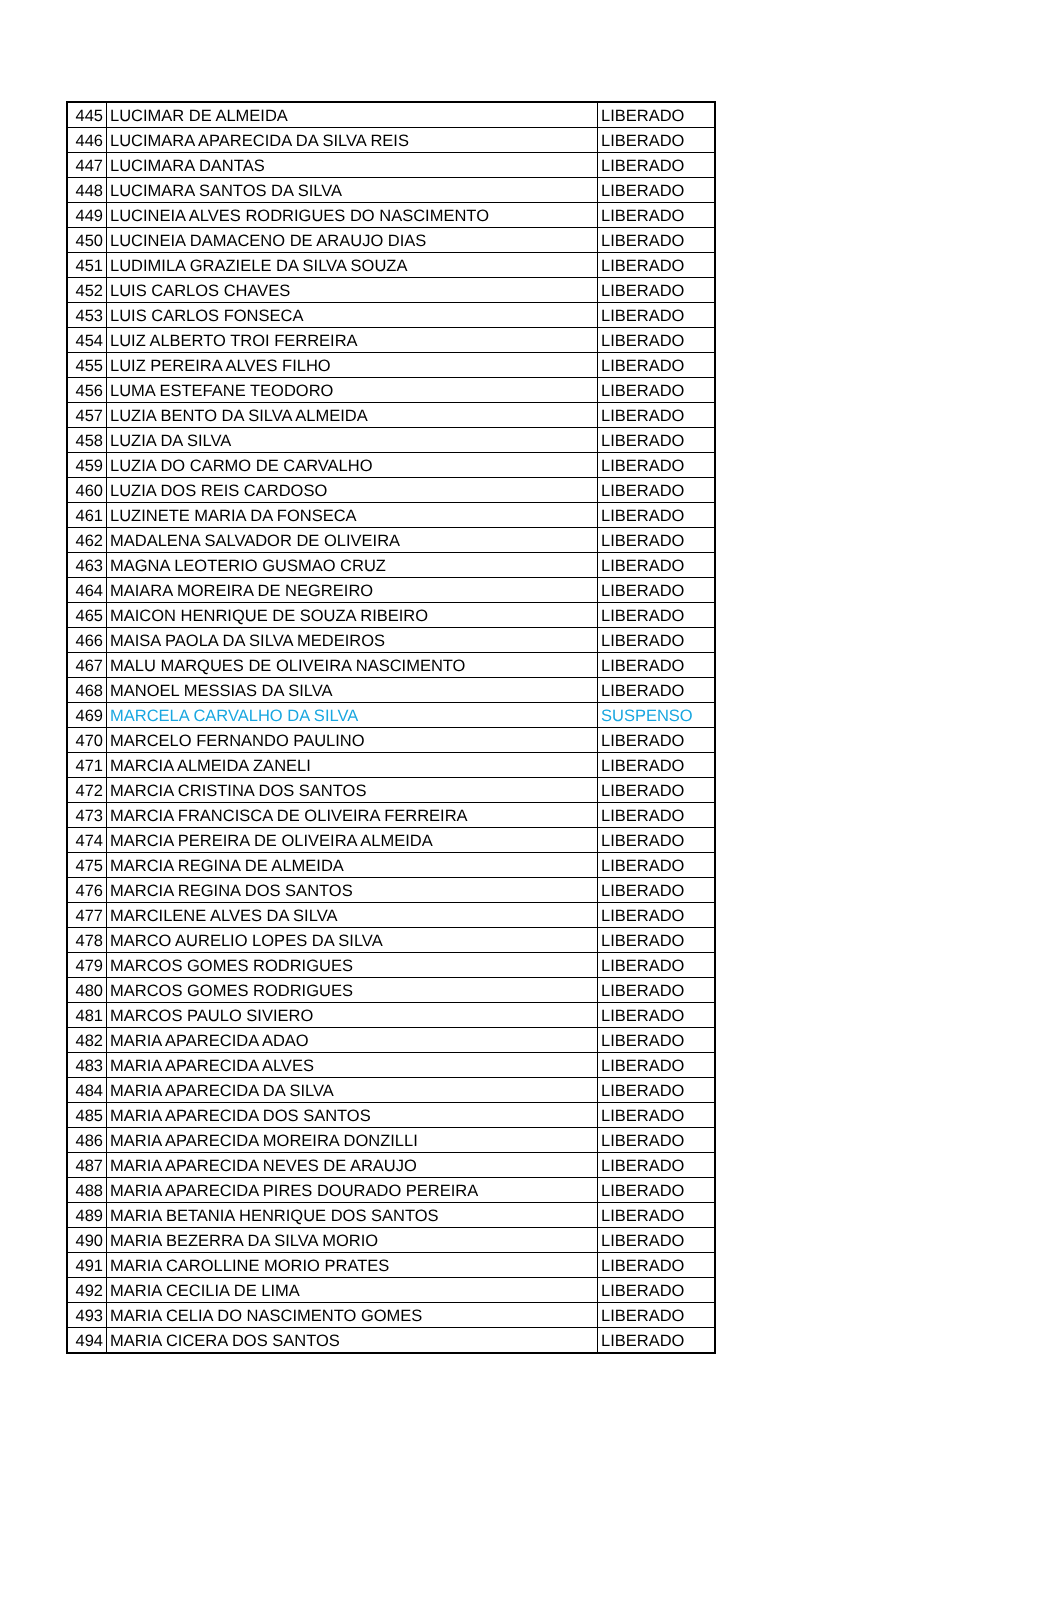| 445 | LUCIMAR DE ALMEIDA | LIBERADO |
| 446 | LUCIMARA APARECIDA DA SILVA REIS | LIBERADO |
| 447 | LUCIMARA DANTAS | LIBERADO |
| 448 | LUCIMARA SANTOS DA SILVA | LIBERADO |
| 449 | LUCINEIA ALVES RODRIGUES DO NASCIMENTO | LIBERADO |
| 450 | LUCINEIA DAMACENO DE ARAUJO DIAS | LIBERADO |
| 451 | LUDIMILA GRAZIELE DA SILVA SOUZA | LIBERADO |
| 452 | LUIS CARLOS CHAVES | LIBERADO |
| 453 | LUIS CARLOS FONSECA | LIBERADO |
| 454 | LUIZ ALBERTO TROI FERREIRA | LIBERADO |
| 455 | LUIZ PEREIRA ALVES FILHO | LIBERADO |
| 456 | LUMA ESTEFANE TEODORO | LIBERADO |
| 457 | LUZIA BENTO DA SILVA ALMEIDA | LIBERADO |
| 458 | LUZIA DA SILVA | LIBERADO |
| 459 | LUZIA DO CARMO DE CARVALHO | LIBERADO |
| 460 | LUZIA DOS REIS CARDOSO | LIBERADO |
| 461 | LUZINETE MARIA DA FONSECA | LIBERADO |
| 462 | MADALENA SALVADOR DE OLIVEIRA | LIBERADO |
| 463 | MAGNA LEOTERIO GUSMAO CRUZ | LIBERADO |
| 464 | MAIARA MOREIRA DE NEGREIRO | LIBERADO |
| 465 | MAICON HENRIQUE DE SOUZA RIBEIRO | LIBERADO |
| 466 | MAISA PAOLA DA SILVA MEDEIROS | LIBERADO |
| 467 | MALU MARQUES DE OLIVEIRA NASCIMENTO | LIBERADO |
| 468 | MANOEL MESSIAS DA SILVA | LIBERADO |
| 469 | MARCELA CARVALHO DA SILVA | SUSPENSO |
| 470 | MARCELO FERNANDO PAULINO | LIBERADO |
| 471 | MARCIA ALMEIDA ZANELI | LIBERADO |
| 472 | MARCIA CRISTINA DOS SANTOS | LIBERADO |
| 473 | MARCIA FRANCISCA DE OLIVEIRA FERREIRA | LIBERADO |
| 474 | MARCIA PEREIRA DE OLIVEIRA ALMEIDA | LIBERADO |
| 475 | MARCIA REGINA DE ALMEIDA | LIBERADO |
| 476 | MARCIA REGINA DOS SANTOS | LIBERADO |
| 477 | MARCILENE ALVES DA SILVA | LIBERADO |
| 478 | MARCO AURELIO LOPES DA SILVA | LIBERADO |
| 479 | MARCOS GOMES RODRIGUES | LIBERADO |
| 480 | MARCOS GOMES RODRIGUES | LIBERADO |
| 481 | MARCOS PAULO SIVIERO | LIBERADO |
| 482 | MARIA APARECIDA ADAO | LIBERADO |
| 483 | MARIA APARECIDA ALVES | LIBERADO |
| 484 | MARIA APARECIDA DA SILVA | LIBERADO |
| 485 | MARIA APARECIDA DOS SANTOS | LIBERADO |
| 486 | MARIA APARECIDA MOREIRA DONZILLI | LIBERADO |
| 487 | MARIA APARECIDA NEVES DE ARAUJO | LIBERADO |
| 488 | MARIA APARECIDA PIRES DOURADO PEREIRA | LIBERADO |
| 489 | MARIA BETANIA HENRIQUE DOS SANTOS | LIBERADO |
| 490 | MARIA BEZERRA DA SILVA MORIO | LIBERADO |
| 491 | MARIA CAROLLINE MORIO PRATES | LIBERADO |
| 492 | MARIA CECILIA DE LIMA | LIBERADO |
| 493 | MARIA CELIA DO NASCIMENTO GOMES | LIBERADO |
| 494 | MARIA CICERA DOS SANTOS | LIBERADO |